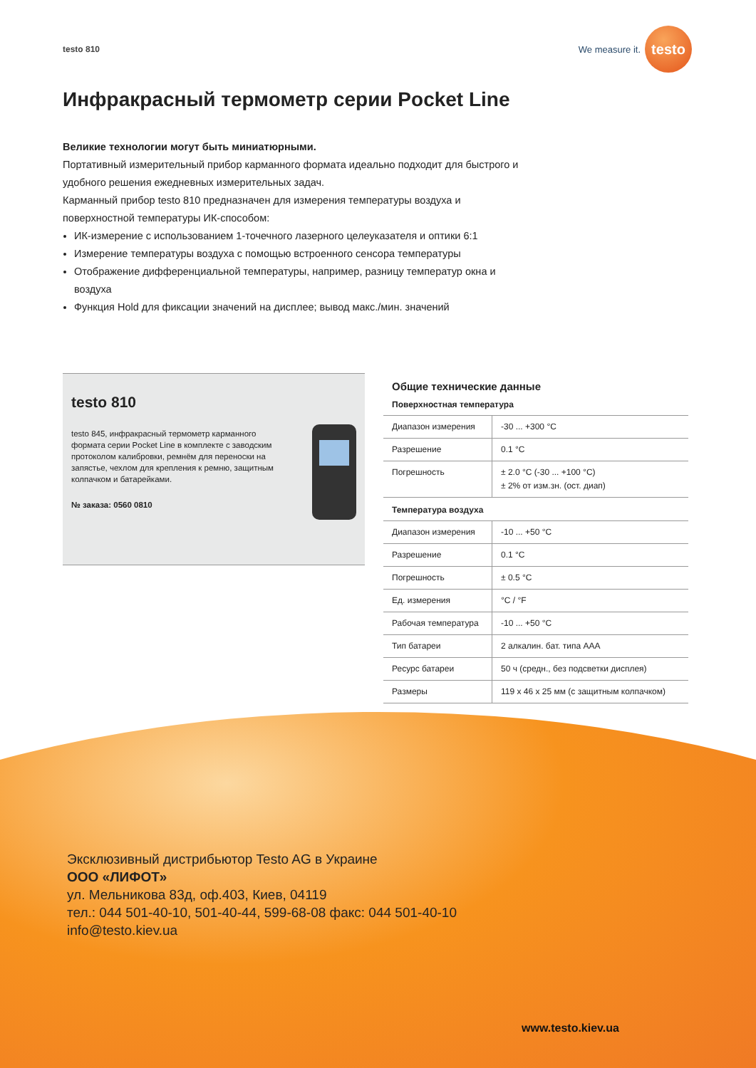testo 810
We measure it.
testo
Инфракрасный термометр серии Pocket Line
Великие технологии могут быть миниатюрными.
Портативный измерительный прибор карманного формата идеально подходит для быстрого и удобного решения ежедневных измерительных задач.
Карманный прибор testo 810 предназначен для измерения температуры воздуха и поверхностной температуры ИК-способом:
ИК-измерение с использованием 1-точечного лазерного целеуказателя и оптики 6:1
Измерение температуры воздуха с помощью встроенного сенсора температуры
Отображение дифференциальной температуры, например, разницу температур окна и воздуха
Функция Hold для фиксации значений на дисплее; вывод макс./мин. значений
testo 810
testo 845, инфракрасный термометр карманного формата серии Pocket Line в комплекте с заводским протоколом калибровки, ремнём для переноски на запястье, чехлом для крепления к ремню, защитным колпачком и батарейками.
№ заказа: 0560 0810
Общие технические данные
Поверхностная температура
| Диапазон измерения | -30 ... +300 °C |
| Разрешение | 0.1 °C |
| Погрешность | ± 2.0 °C (-30 ... +100 °C) ± 2% от изм.зн. (ост. диап) |
Температура воздуха
| Диапазон измерения | -10 ... +50 °C |
| Разрешение | 0.1 °C |
| Погрешность | ± 0.5 °C |
| Ед. измерения | °C / °F |
| Рабочая температура | -10 ... +50 °C |
| Тип батареи | 2 алкалин. бат. типа AAA |
| Ресурс батареи | 50 ч (средн., без подсветки дисплея) |
| Размеры | 119 x 46 x 25 мм (с защитным колпачком) |
Эксклюзивный дистрибьютор Testo AG в Украине
ООО «ЛИФОТ»
ул. Мельникова 83д, оф.403, Киев, 04119
тел.: 044 501-40-10, 501-40-44, 599-68-08 факс: 044 501-40-10
info@testo.kiev.ua
www.testo.kiev.ua